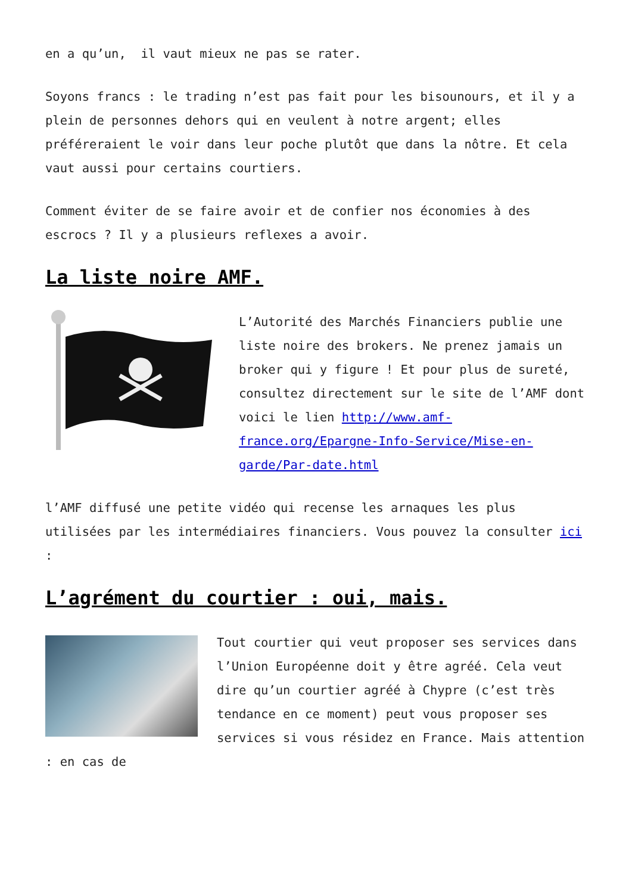en a qu’un, il vaut mieux ne pas se rater.
Soyons francs : le trading n’est pas fait pour les bisounours, et il y a plein de personnes dehors qui en veulent à notre argent; elles préféreraient le voir dans leur poche plutôt que dans la nôtre. Et cela vaut aussi pour certains courtiers.
Comment éviter de se faire avoir et de confier nos économies à des escrocs ? Il y a plusieurs reflexes a avoir.
La liste noire AMF.
L’Autorité des Marchés Financiers publie une liste noire des brokers. Ne prenez jamais un broker qui y figure ! Et pour plus de sureté, consultez directement sur le site de l’AMF dont voici le lien http://www.amf-france.org/Epargne-Info-Service/Mise-en-garde/Par-date.html
l’AMF diffusé une petite vidéo qui recense les arnaques les plus utilisées par les intermédiaires financiers. Vous pouvez la consulter ici :
L’agrément du courtier : oui, mais.
Tout courtier qui veut proposer ses services dans l’Union Européenne doit y être agréé. Cela veut dire qu’un courtier agréé à Chypre (c’est très tendance en ce moment) peut vous proposer ses services si vous résidez en France. Mais attention : en cas de